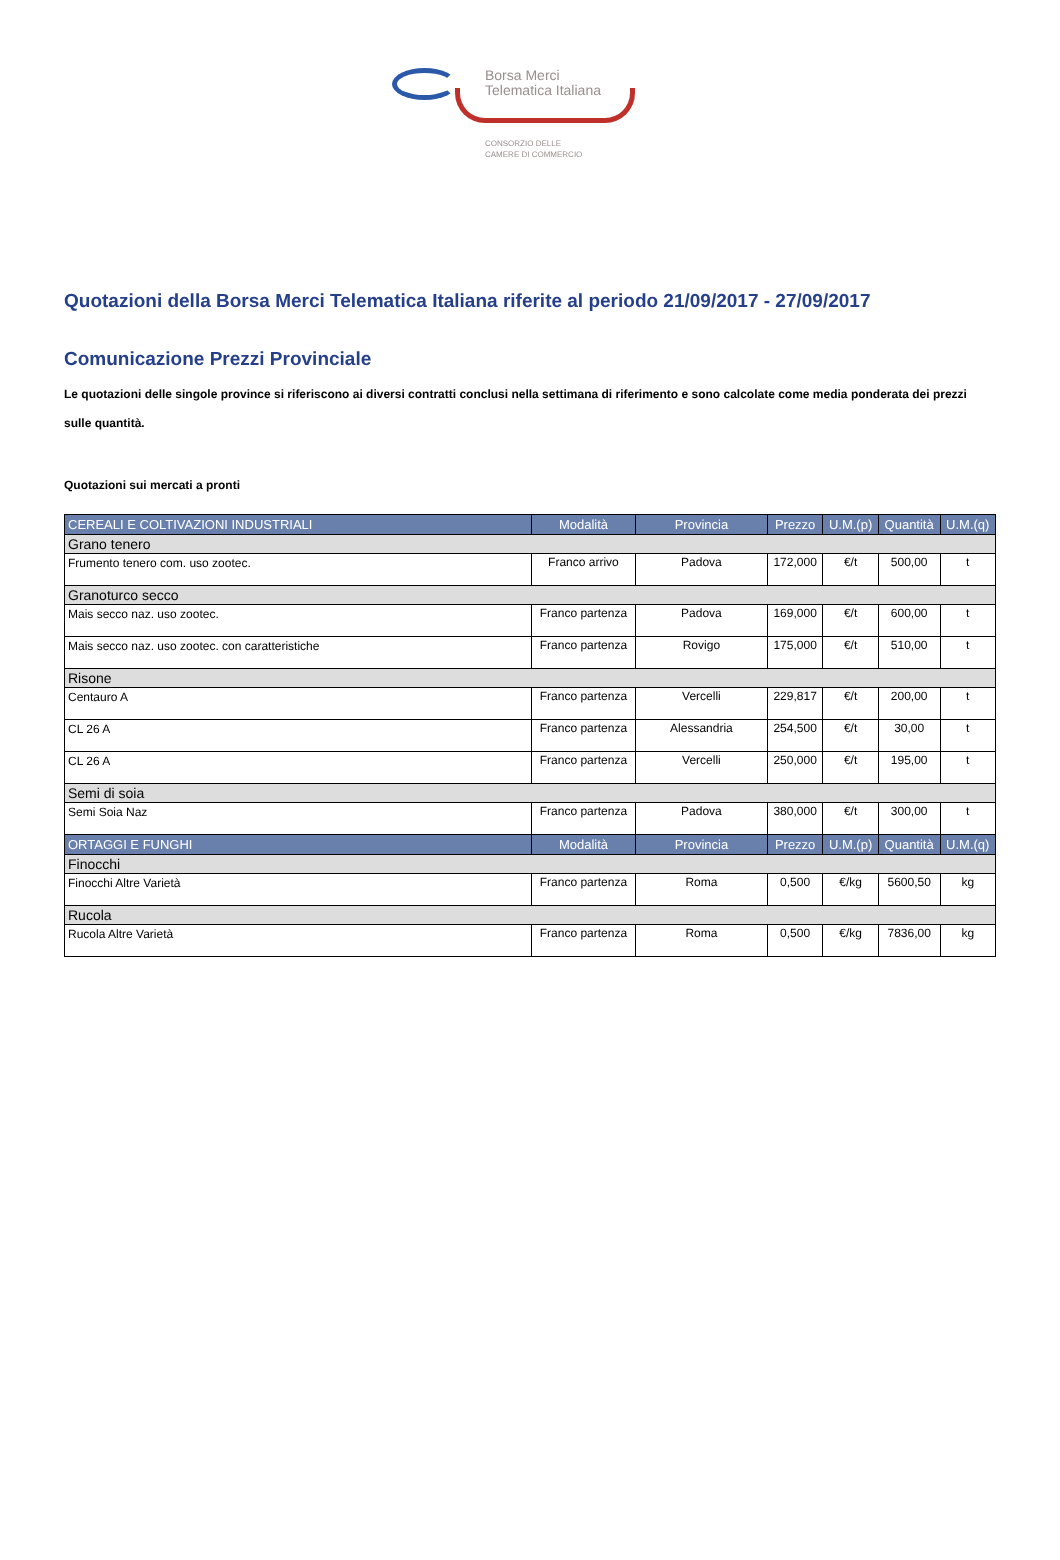Borsa Merci
Telematica Italiana
CONSORZIO DELLE
CAMERE DI COMMERCIO
Quotazioni della Borsa Merci Telematica Italiana riferite al periodo 21/09/2017 - 27/09/2017
Comunicazione Prezzi Provinciale
Le quotazioni delle singole province si riferiscono ai diversi contratti conclusi nella settimana di riferimento e sono calcolate come media ponderata dei prezzi sulle quantità.
Quotazioni sui mercati a pronti
| CEREALI E COLTIVAZIONI INDUSTRIALI | Modalità | Provincia | Prezzo | U.M.(p) | Quantità | U.M.(q) |
| --- | --- | --- | --- | --- | --- | --- |
| Grano tenero | | | | | | |
| Frumento tenero com. uso zootec. | Franco arrivo | Padova | 172,000 | €/t | 500,00 | t |
| Granoturco secco | | | | | | |
| Mais secco naz. uso zootec. | Franco partenza | Padova | 169,000 | €/t | 600,00 | t |
| Mais secco naz. uso zootec. con caratteristiche | Franco partenza | Rovigo | 175,000 | €/t | 510,00 | t |
| Risone | | | | | | |
| Centauro A | Franco partenza | Vercelli | 229,817 | €/t | 200,00 | t |
| CL 26 A | Franco partenza | Alessandria | 254,500 | €/t | 30,00 | t |
| CL 26 A | Franco partenza | Vercelli | 250,000 | €/t | 195,00 | t |
| Semi di soia | | | | | | |
| Semi Soia Naz | Franco partenza | Padova | 380,000 | €/t | 300,00 | t |
| ORTAGGI E FUNGHI | Modalità | Provincia | Prezzo | U.M.(p) | Quantità | U.M.(q) |
| Finocchi | | | | | | |
| Finocchi Altre Varietà | Franco partenza | Roma | 0,500 | €/kg | 5600,50 | kg |
| Rucola | | | | | | |
| Rucola Altre Varietà | Franco partenza | Roma | 0,500 | €/kg | 7836,00 | kg |